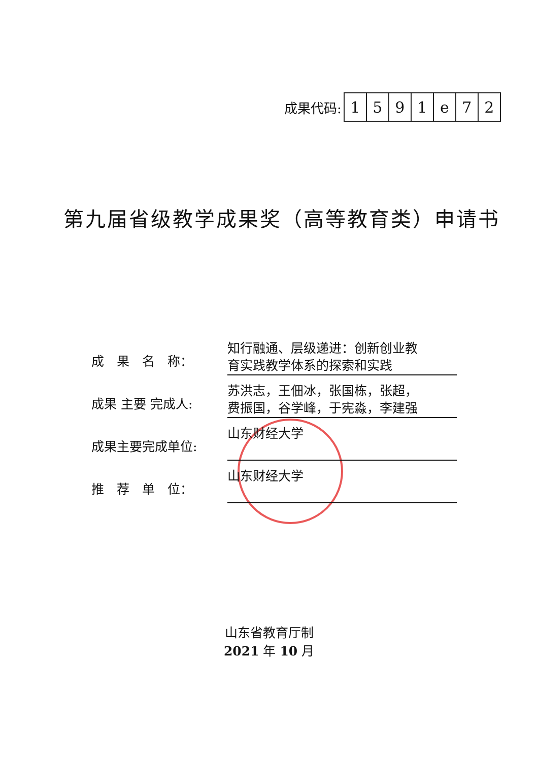成果代码:
| 1 | 5 | 9 | 1 | e | 7 | 2 |
第九届省级教学成果奖（高等教育类）申请书
成　果　名　称：
知行融通、层级递进：创新创业教
育实践教学体系的探索和实践
成果 主要 完成人:
苏洪志，王佃冰，张国栋，张超，
费振国，谷学峰，于宪淼，李建强
成果主要完成单位:
山东财经大学
推　荐　单　位：
山东财经大学
山东省教育厅制
2021 年 10 月